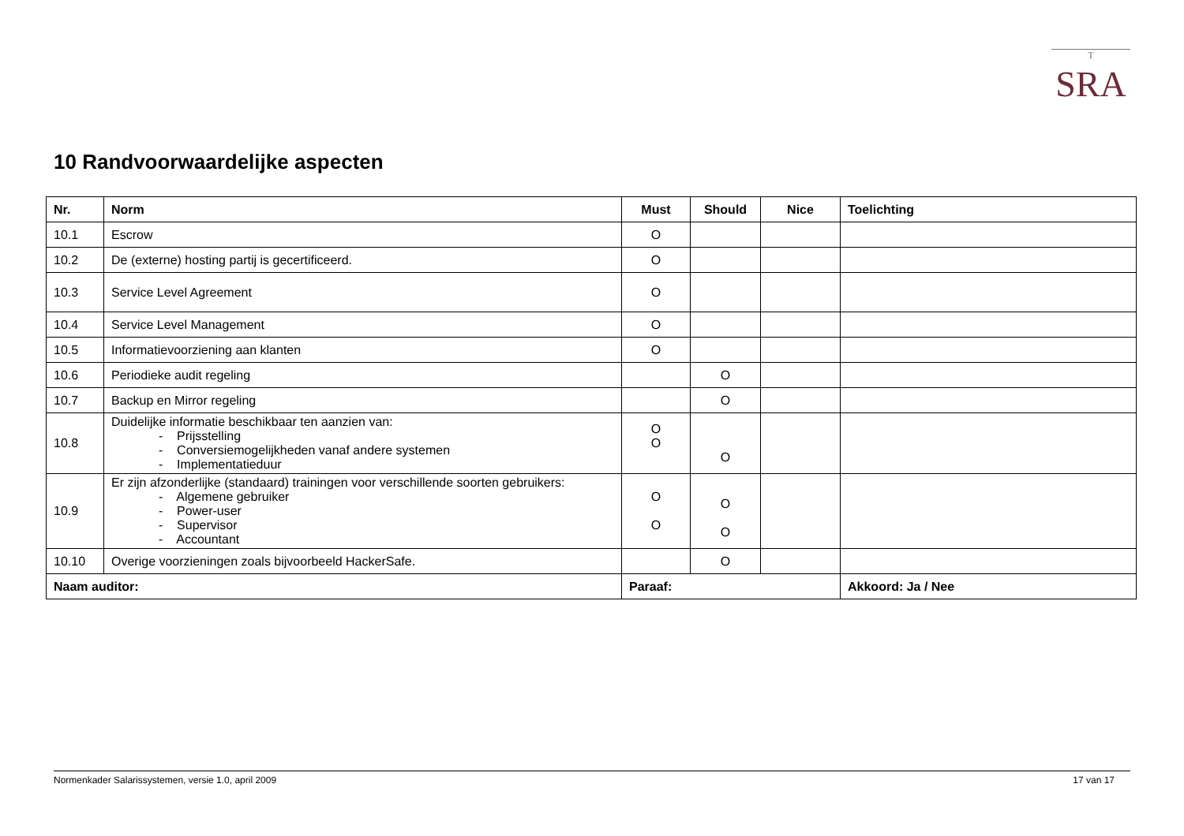T
SRA
10 Randvoorwaardelijke aspecten
| Nr. | Norm | Must | Should | Nice | Toelichting |
| --- | --- | --- | --- | --- | --- |
| 10.1 | Escrow | O | | | |
| 10.2 | De (externe) hosting partij is gecertificeerd. | O | | | |
| 10.3 | Service Level Agreement | O | | | |
| 10.4 | Service Level Management | O | | | |
| 10.5 | Informatievoorziening aan klanten | O | | | |
| 10.6 | Periodieke audit regeling | | O | | |
| 10.7 | Backup en Mirror regeling | | O | | |
| 10.8 | Duidelijke informatie beschikbaar ten aanzien van: - Prijsstelling - Conversiemogelijkheden vanaf andere systemen - Implementatieduur | O O | O | | |
| 10.9 | Er zijn afzonderlijke (standaard) trainingen voor verschillende soorten gebruikers: - Algemene gebruiker - Power-user - Supervisor - Accountant | O O | O O | | |
| 10.10 | Overige voorzieningen zoals bijvoorbeeld HackerSafe. | | O | | |
| Naam auditor: | | Paraaf: | | | Akkoord: Ja / Nee |
Normenkader Salarissystemen, versie 1.0, april 2009 17 van 17